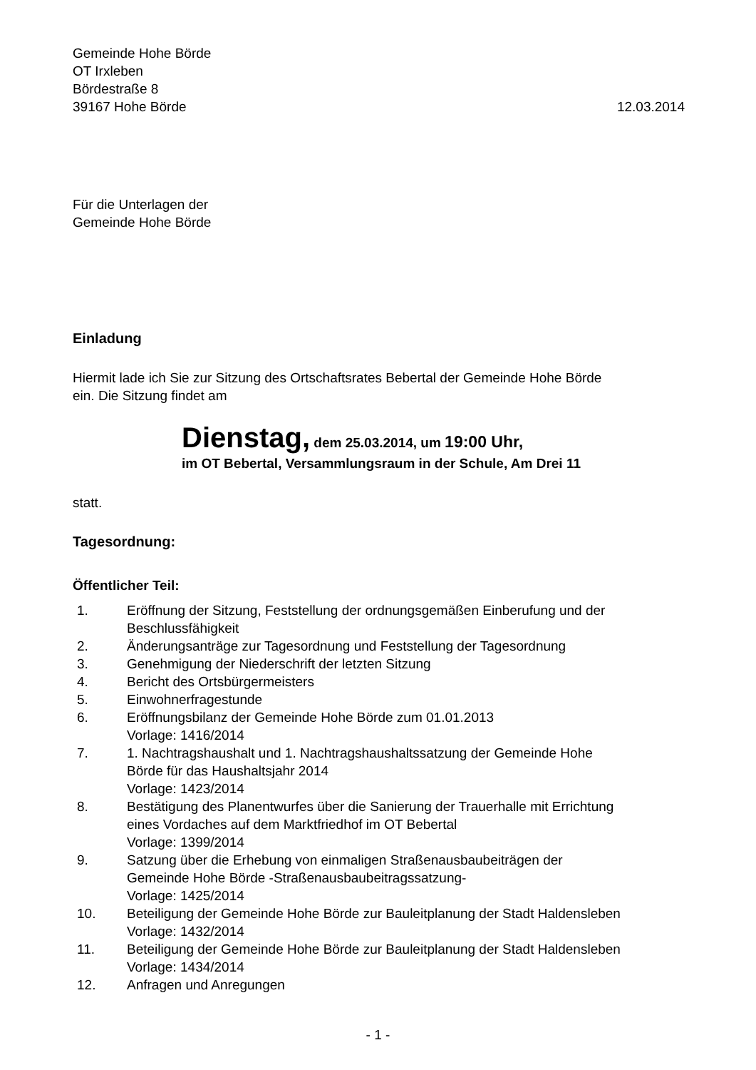Gemeinde Hohe Börde
OT Irxleben
Bördestraße 8
39167 Hohe Börde 12.03.2014
Für die Unterlagen der
Gemeinde Hohe Börde
Einladung
Hiermit lade ich Sie zur Sitzung des Ortschaftsrates Bebertal der Gemeinde Hohe Börde
ein. Die Sitzung findet am
Dienstag, dem 25.03.2014, um 19:00 Uhr,
im OT Bebertal, Versammlungsraum in der Schule, Am Drei 11
statt.
Tagesordnung:
Öffentlicher Teil:
| 1. | Eröffnung der Sitzung, Feststellung der ordnungsgemäßen Einberufung und der Beschlussfähigkeit |
| 2. | Änderungsanträge zur Tagesordnung und Feststellung der Tagesordnung |
| 3. | Genehmigung der Niederschrift der letzten Sitzung |
| 4. | Bericht des Ortsbürgermeisters |
| 5. | Einwohnerfragestunde |
| 6. | Eröffnungsbilanz der Gemeinde Hohe Börde zum 01.01.2013 Vorlage: 1416/2014 |
| 7. | 1. Nachtragshaushalt und 1. Nachtragshaushaltssatzung der Gemeinde Hohe Börde für das Haushaltsjahr 2014 Vorlage: 1423/2014 |
| 8. | Bestätigung des Planentwurfes über die Sanierung der Trauerhalle mit Errichtung eines Vordaches auf dem Marktfriedhof im OT Bebertal Vorlage: 1399/2014 |
| 9. | Satzung über die Erhebung von einmaligen Straßenausbaubeiträgen der Gemeinde Hohe Börde -Straßenausbaubeitragssatzung- Vorlage: 1425/2014 |
| 10. | Beteiligung der Gemeinde Hohe Börde zur Bauleitplanung der Stadt Haldensleben Vorlage: 1432/2014 |
| 11. | Beteiligung der Gemeinde Hohe Börde zur Bauleitplanung der Stadt Haldensleben Vorlage: 1434/2014 |
| 12. | Anfragen und Anregungen |
- 1 -